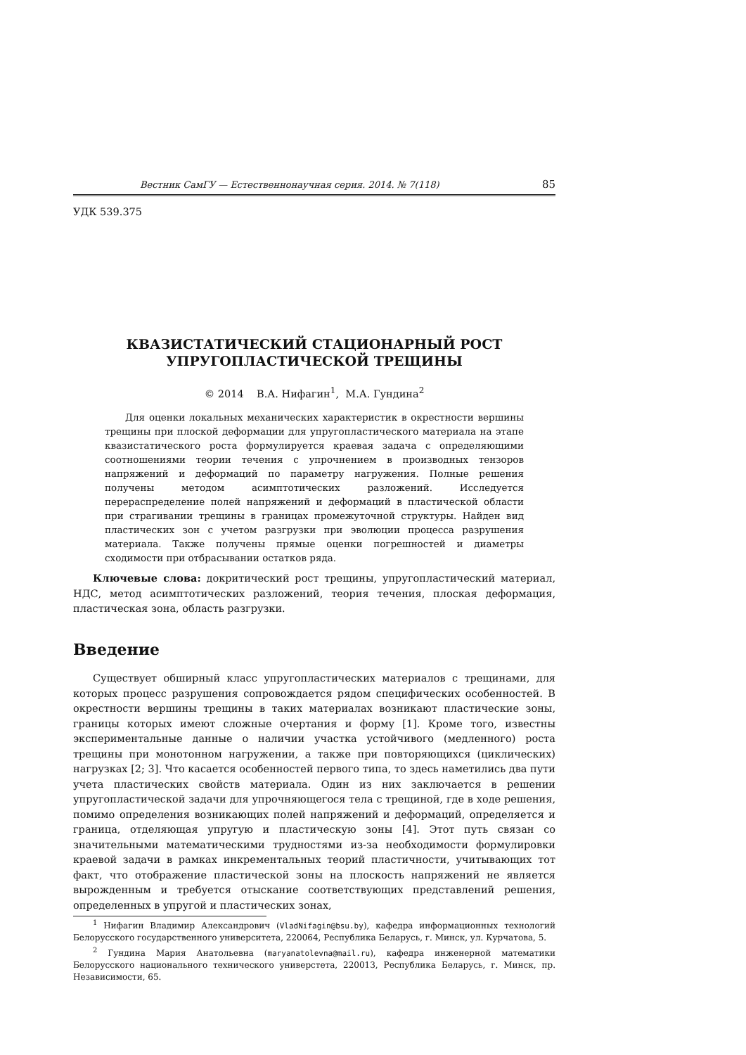Вестник СамГУ — Естественнонаучная серия. 2014. № 7(118) 85
УДК 539.375
КВАЗИСТАТИЧЕСКИЙ СТАЦИОНАРНЫЙ РОСТ
УПРУГОПЛАСТИЧЕСКОЙ ТРЕЩИНЫ
© 2014 В.А. Нифагин<sup>1</sup>, М.А. Гундина<sup>2</sup>
Для оценки локальных механических характеристик в окрестности вершины трещины при плоской деформации для упругопластического материала на этапе квазистатического роста формулируется краевая задача с определяющими соотношениями теории течения с упрочнением в производных тензоров напряжений и деформаций по параметру нагружения. Полные решения получены методом асимптотических разложений. Исследуется перераспределение полей напряжений и деформаций в пластической области при страгивании трещины в границах промежуточной структуры. Найден вид пластических зон с учетом разгрузки при эволюции процесса разрушения материала. Также получены прямые оценки погрешностей и диаметры сходимости при отбрасывании остатков ряда.
Ключевые слова: докритический рост трещины, упругопластический материал, НДС, метод асимптотических разложений, теория течения, плоская деформация, пластическая зона, область разгрузки.
Введение
Существует обширный класс упругопластических материалов с трещинами, для которых процесс разрушения сопровождается рядом специфических особенностей. В окрестности вершины трещины в таких материалах возникают пластические зоны, границы которых имеют сложные очертания и форму [1]. Кроме того, известны экспериментальные данные о наличии участка устойчивого (медленного) роста трещины при монотонном нагружении, а также при повторяющихся (циклических) нагрузках [2; 3]. Что касается особенностей первого типа, то здесь наметились два пути учета пластических свойств материала. Один из них заключается в решении упругопластической задачи для упрочняющегося тела с трещиной, где в ходе решения, помимо определения возникающих полей напряжений и деформаций, определяется и граница, отделяющая упругую и пластическую зоны [4]. Этот путь связан со значительными математическими трудностями из-за необходимости формулировки краевой задачи в рамках инкрементальных теорий пластичности, учитывающих тот факт, что отображение пластической зоны на плоскость напряжений не является вырожденным и требуется отыскание соответствующих представлений решения, определенных в упругой и пластических зонах,
<sup>1</sup> Нифагин Владимир Александрович (VladNifagin@bsu.by), кафедра информационных технологий Белорусского государственного университета, 220064, Республика Беларусь, г. Минск, ул. Курчатова, 5.
<sup>2</sup> Гундина Мария Анатольевна (maryanatolevna@mail.ru), кафедра инженерной математики Белорусского национального технического универстета, 220013, Республика Беларусь, г. Минск, пр. Независимости, 65.